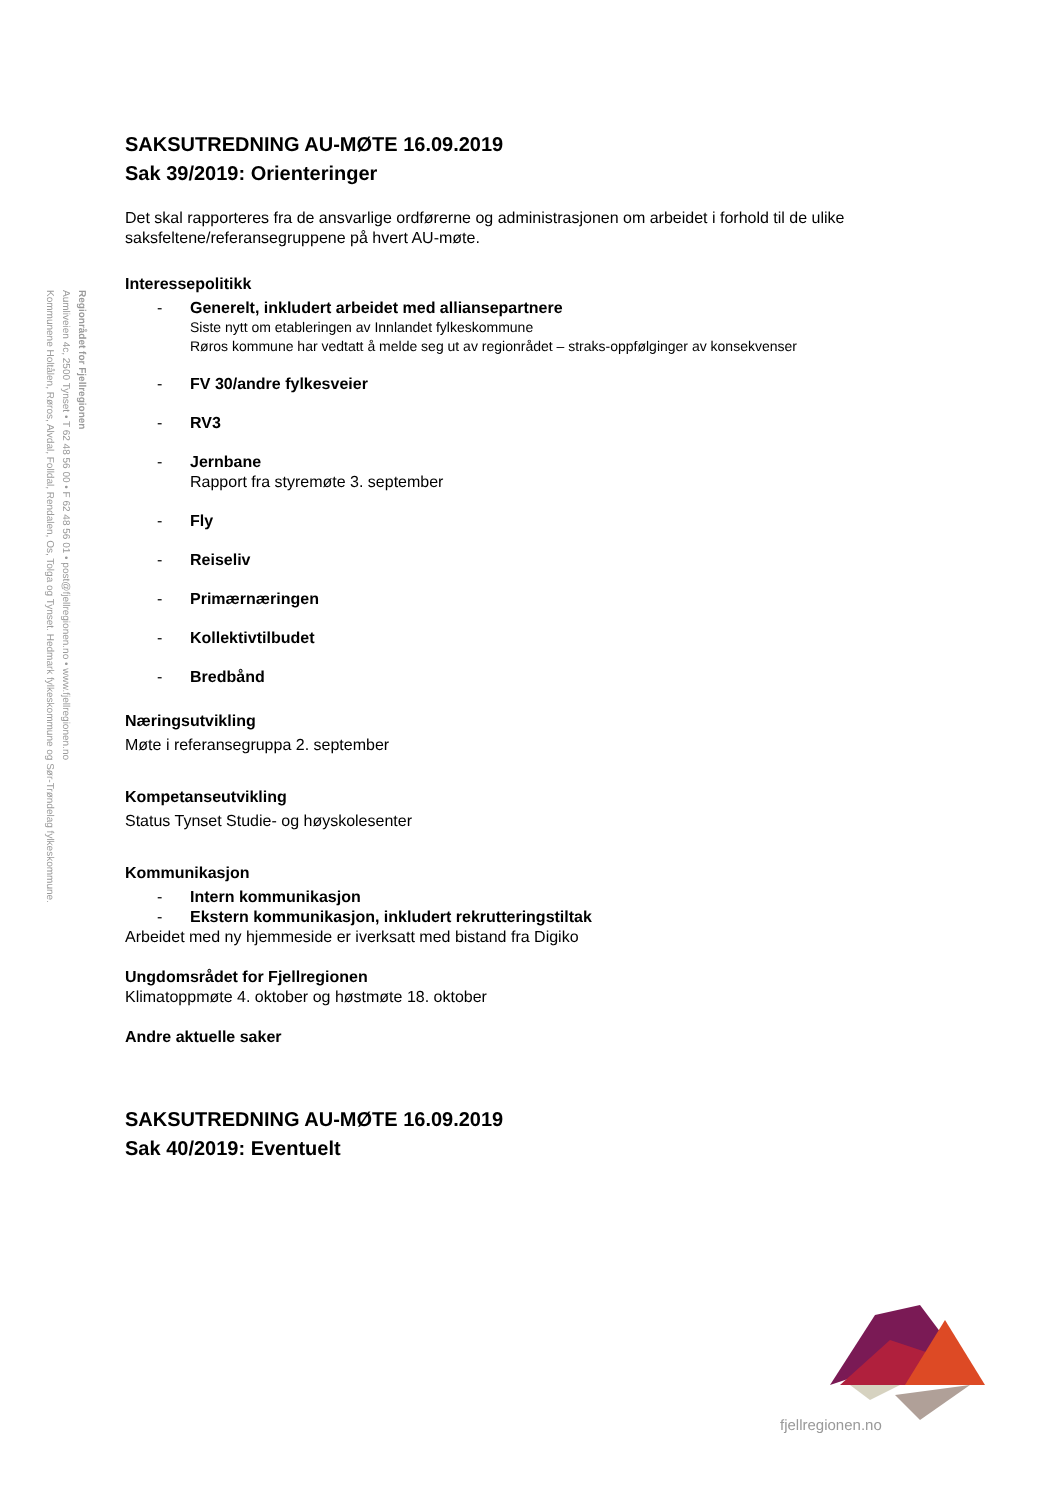Regionrådet for Fjellregionen
Aumliveien 4c, 2500 Tynset • T 62 48 56 00 • F 62 48 56 01 • post@fjellregionen.no • www.fjellregionen.no
Kommunene Holtålen, Røros, Alvdal, Folldal, Rendalen, Os, Tolga og Tynset. Hedmark fylkeskommune og Sør-Trøndelag fylkeskommune.
SAKSUTREDNING AU-MØTE 16.09.2019
Sak 39/2019: Orienteringer
Det skal rapporteres fra de ansvarlige ordførerne og administrasjonen om arbeidet i forhold til de ulike saksfeltene/referansegruppene på hvert AU-møte.
Interessepolitikk
- Generelt, inkludert arbeidet med alliansepartnere
Siste nytt om etableringen av Innlandet fylkeskommune
Røros kommune har vedtatt å melde seg ut av regionrådet – straks-oppfølginger av konsekvenser
- FV 30/andre fylkesveier
- RV3
- Jernbane
Rapport fra styremøte 3. september
- Fly
- Reiseliv
- Primærnæringen
- Kollektivtilbudet
- Bredbånd
Næringsutvikling
Møte i referansegruppa 2. september
Kompetanseutvikling
Status Tynset Studie- og høyskolesenter
Kommunikasjon
- Intern kommunikasjon
- Ekstern kommunikasjon, inkludert rekrutteringstiltak
Arbeidet med ny hjemmeside er iverksatt med bistand fra Digiko
Ungdomsrådet for Fjellregionen
Klimatoppmøte 4. oktober og høstmøte 18. oktober
Andre aktuelle saker
SAKSUTREDNING AU-MØTE 16.09.2019
Sak 40/2019: Eventuelt
fjellregionen.no